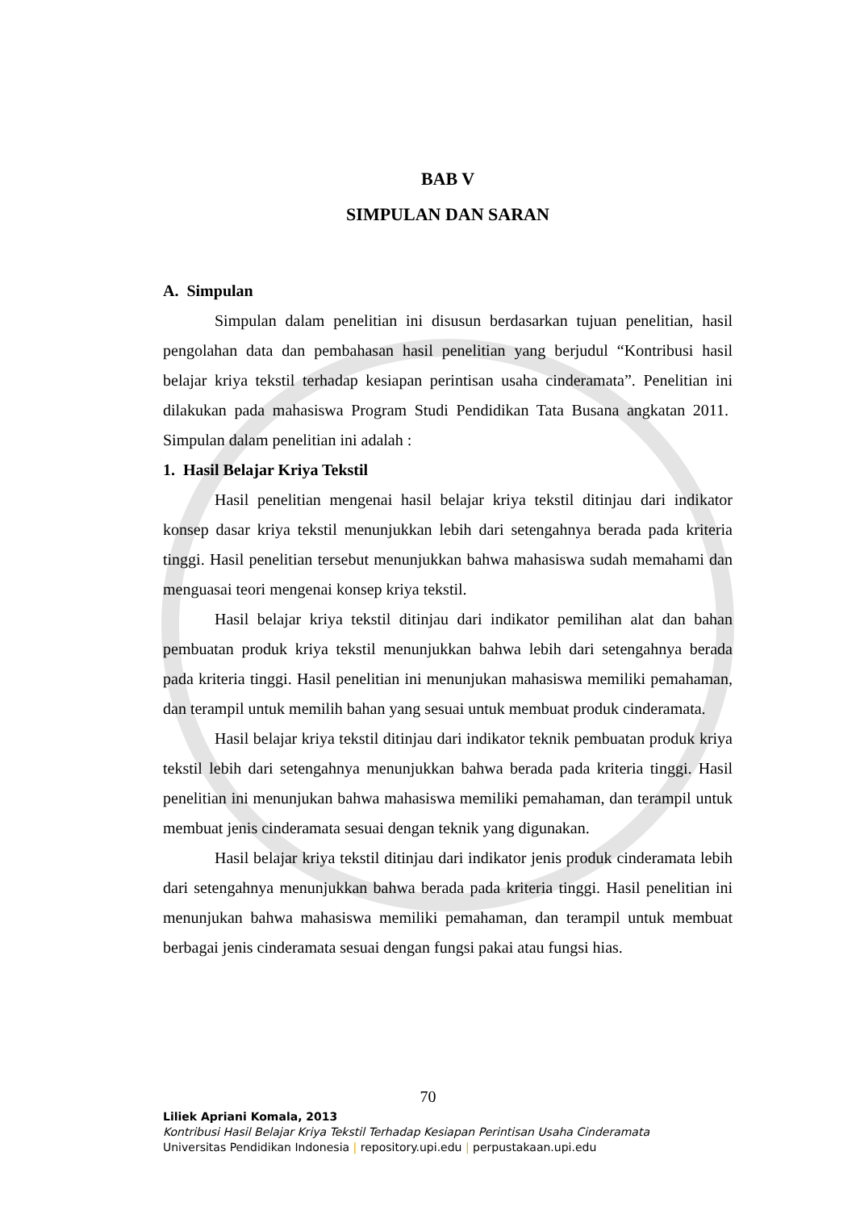BAB V
SIMPULAN DAN SARAN
A. Simpulan
Simpulan dalam penelitian ini disusun berdasarkan tujuan penelitian, hasil pengolahan data dan pembahasan hasil penelitian yang berjudul “Kontribusi hasil belajar kriya tekstil terhadap kesiapan perintisan usaha cinderamata”. Penelitian ini dilakukan pada mahasiswa Program Studi Pendidikan Tata Busana angkatan 2011. Simpulan dalam penelitian ini adalah :
1. Hasil Belajar Kriya Tekstil
Hasil penelitian mengenai hasil belajar kriya tekstil ditinjau dari indikator konsep dasar kriya tekstil menunjukkan lebih dari setengahnya berada pada kriteria tinggi. Hasil penelitian tersebut menunjukkan bahwa mahasiswa sudah memahami dan menguasai teori mengenai konsep kriya tekstil.
Hasil belajar kriya tekstil ditinjau dari indikator pemilihan alat dan bahan pembuatan produk kriya tekstil menunjukkan bahwa lebih dari setengahnya berada pada kriteria tinggi. Hasil penelitian ini menunjukan mahasiswa memiliki pemahaman, dan terampil untuk memilih bahan yang sesuai untuk membuat produk cinderamata.
Hasil belajar kriya tekstil ditinjau dari indikator teknik pembuatan produk kriya tekstil lebih dari setengahnya menunjukkan bahwa berada pada kriteria tinggi. Hasil penelitian ini menunjukan bahwa mahasiswa memiliki pemahaman, dan terampil untuk membuat jenis cinderamata sesuai dengan teknik yang digunakan.
Hasil belajar kriya tekstil ditinjau dari indikator jenis produk cinderamata lebih dari setengahnya menunjukkan bahwa berada pada kriteria tinggi. Hasil penelitian ini menunjukan bahwa mahasiswa memiliki pemahaman, dan terampil untuk membuat berbagai jenis cinderamata sesuai dengan fungsi pakai atau fungsi hias.
70
Liliek Apriani Komala, 2013
Kontribusi Hasil Belajar Kriya Tekstil Terhadap Kesiapan Perintisan Usaha Cinderamata
Universitas Pendidikan Indonesia | repository.upi.edu | perpustakaan.upi.edu